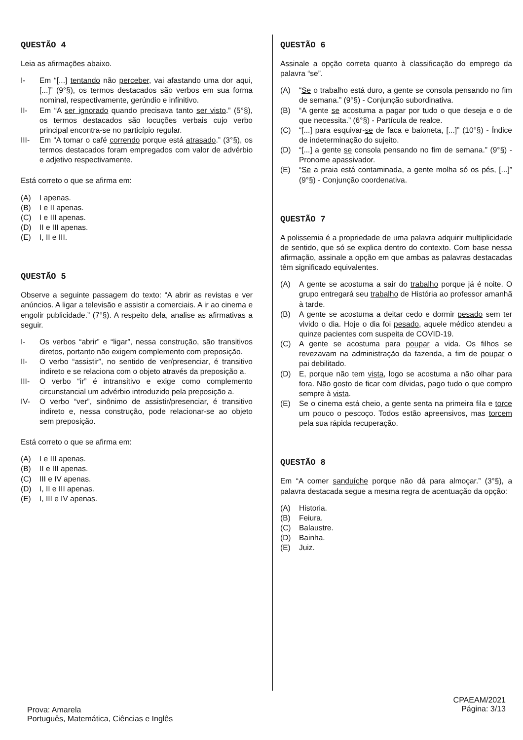QUESTÃO 4
Leia as afirmações abaixo.
I- Em “[...] tentando não perceber, vai afastando uma dor aqui, [...]” (9°§), os termos destacados são verbos em sua forma nominal, respectivamente, gerúndio e infinitivo.
II- Em “A ser ignorado quando precisava tanto ser visto.” (5°§), os termos destacados são locuções verbais cujo verbo principal encontra-se no particípio regular.
III- Em “A tomar o café correndo porque está atrasado.” (3°§), os termos destacados foram empregados com valor de advérbio e adjetivo respectivamente.
Está correto o que se afirma em:
(A) I apenas.
(B) I e II apenas.
(C) I e III apenas.
(D) II e III apenas.
(E) I, II e III.
QUESTÃO 5
Observe a seguinte passagem do texto: “A abrir as revistas e ver anúncios. A ligar a televisão e assistir a comerciais. A ir ao cinema e engolir publicidade.” (7°§). A respeito dela, analise as afirmativas a seguir.
I- Os verbos “abrir” e “ligar”, nessa construção, são transitivos diretos, portanto não exigem complemento com preposição.
II- O verbo “assistir”, no sentido de ver/presenciar, é transitivo indireto e se relaciona com o objeto através da preposição a.
III- O verbo “ir” é intransitivo e exige como complemento circunstancial um advérbio introduzido pela preposição a.
IV- O verbo “ver”, sinônimo de assistir/presenciar, é transitivo indireto e, nessa construção, pode relacionar-se ao objeto sem preposição.
Está correto o que se afirma em:
(A) I e III apenas.
(B) II e III apenas.
(C) III e IV apenas.
(D) I, II e III apenas.
(E) I, III e IV apenas.
QUESTÃO 6
Assinale a opção correta quanto à classificação do emprego da palavra “se”.
(A) “Se o trabalho está duro, a gente se consola pensando no fim de semana.” (9°§) - Conjunção subordinativa.
(B) “A gente se acostuma a pagar por tudo o que deseja e o de que necessita.” (6°§) - Partícula de realce.
(C) “[...] para esquivar-se de faca e baioneta, [...]” (10°§) - Índice de indeterminação do sujeito.
(D) “[...] a gente se consola pensando no fim de semana.” (9°§) - Pronome apassivador.
(E) “Se a praia está contaminada, a gente molha só os pés, [...]” (9°§) - Conjunção coordenativa.
QUESTÃO 7
A polissemia é a propriedade de uma palavra adquirir multiplicidade de sentido, que só se explica dentro do contexto. Com base nessa afirmação, assinale a opção em que ambas as palavras destacadas têm significado equivalentes.
(A) A gente se acostuma a sair do trabalho porque já é noite. O grupo entregará seu trabalho de História ao professor amanhã à tarde.
(B) A gente se acostuma a deitar cedo e dormir pesado sem ter vivido o dia. Hoje o dia foi pesado, aquele médico atendeu a quinze pacientes com suspeita de COVID-19.
(C) A gente se acostuma para poupar a vida. Os filhos se revezavam na administração da fazenda, a fim de poupar o pai debilitado.
(D) E, porque não tem vista, logo se acostuma a não olhar para fora. Não gosto de ficar com dívidas, pago tudo o que compro sempre à vista.
(E) Se o cinema está cheio, a gente senta na primeira fila e torce um pouco o pescoço. Todos estão apreensivos, mas torcem pela sua rápida recuperação.
QUESTÃO 8
Em “A comer sanduíche porque não dá para almoçar.” (3°§), a palavra destacada segue a mesma regra de acentuação da opção:
(A) Historia.
(B) Feiura.
(C) Balaustre.
(D) Bainha.
(E) Juiz.
Prova: Amarela
Português, Matemática, Ciências e Inglês
CPAEAM/2021
Página: 3/13